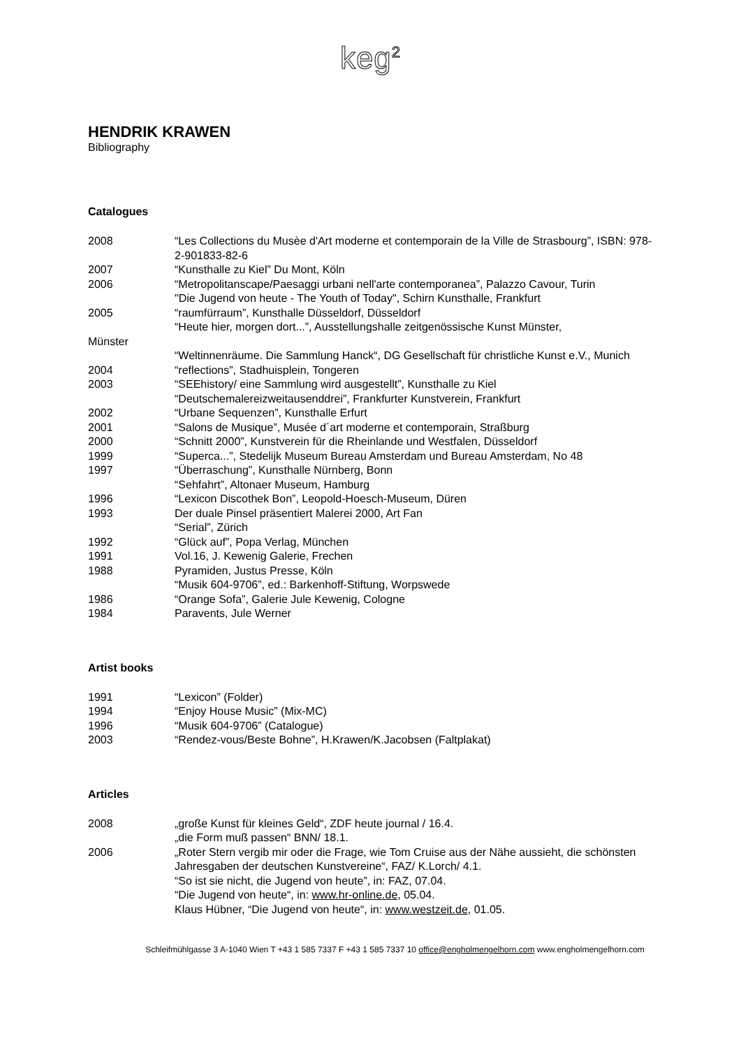keg<sup>2</sup>
HENDRIK KRAWEN
Bibliography
Catalogues
2008 “Les Collections du Musèe d'Art moderne et contemporain de la Ville de Strasbourg”, ISBN: 978-2-901833-82-6
2007 “Kunsthalle zu Kiel” Du Mont, Köln
2006 “Metropolitanscape/Paesaggi urbani nell'arte contemporanea”, Palazzo Cavour, Turin
"Die Jugend von heute - The Youth of Today", Schirn Kunsthalle, Frankfurt
2005 “raumfürraum”, Kunsthalle Düsseldorf, Düsseldorf
“Heute hier, morgen dort...”, Ausstellungshalle zeitgenössische Kunst Münster,
Münster
“Weltinnenräume. Die Sammlung Hanck“, DG Gesellschaft für christliche Kunst e.V., Munich
2004 “reflections”, Stadhuisplein, Tongeren
2003 “SEEhistory/ eine Sammlung wird ausgestellt”, Kunsthalle zu Kiel
“Deutschemalereizweitausenddrei”, Frankfurter Kunstverein, Frankfurt
2002 “Urbane Sequenzen”, Kunsthalle Erfurt
2001 “Salons de Musique”, Musée d´art moderne et contemporain, Straßburg
2000 “Schnitt 2000”, Kunstverein für die Rheinlande und Westfalen, Düsseldorf
1999 “Superca...”, Stedelijk Museum Bureau Amsterdam und Bureau Amsterdam, No 48
1997 “Überraschung”, Kunsthalle Nürnberg, Bonn
“Sehfahrt”, Altonaer Museum, Hamburg
1996 “Lexicon Discothek Bon”, Leopold-Hoesch-Museum, Düren
1993 Der duale Pinsel präsentiert Malerei 2000, Art Fan
“Serial”, Zürich
1992 “Glück auf”, Popa Verlag, München
1991 Vol.16, J. Kewenig Galerie, Frechen
1988 Pyramiden, Justus Presse, Köln
“Musik 604-9706”, ed.: Barkenhoff-Stiftung, Worpswede
1986 “Orange Sofa”, Galerie Jule Kewenig, Cologne
1984 Paravents, Jule Werner
Artist books
1991 “Lexicon” (Folder)
1994 “Enjoy House Music” (Mix-MC)
1996 “Musik 604-9706” (Catalogue)
2003 “Rendez-vous/Beste Bohne”, H.Krawen/K.Jacobsen (Faltplakat)
Articles
2008 „große Kunst für kleines Geld“, ZDF heute journal / 16.4.
„die Form muß passen“ BNN/ 18.1.
2006 „Roter Stern vergib mir oder die Frage, wie Tom Cruise aus der Nähe aussieht, die schönsten Jahresgaben der deutschen Kunstvereine“, FAZ/ K.Lorch/ 4.1.
“So ist sie nicht, die Jugend von heute”, in: FAZ, 07.04.
“Die Jugend von heute“, in: www.hr-online.de, 05.04.
Klaus Hübner, “Die Jugend von heute“, in: www.westzeit.de, 01.05.
Schleifmühlgasse 3 A-1040 Wien T +43 1 585 7337 F +43 1 585 7337 10 office@engholmengelhorn.com www.engholmengelhorn.com